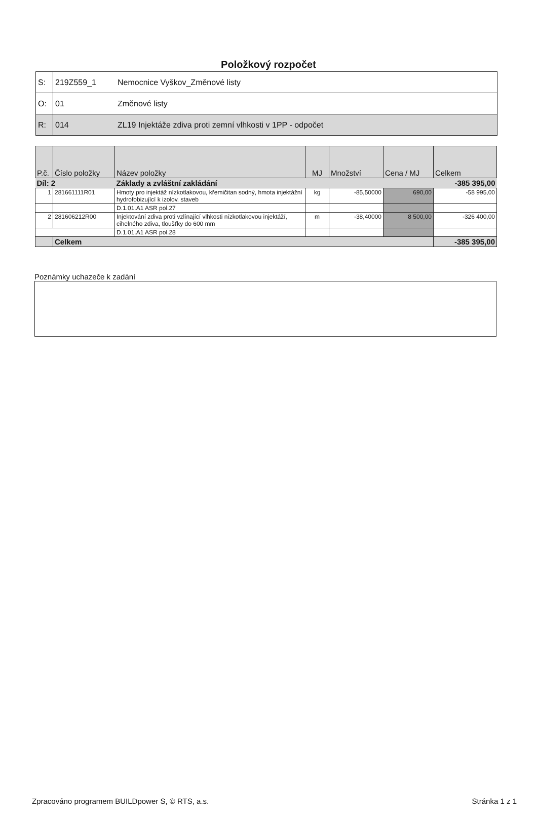Položkový rozpočet
| S: | 219Z559_1 | Nemocnice Vyškov_Změnové listy |
| O: | 01 | Změnové listy |
| R: | 014 | ZL19 Injektáže zdiva proti zemní vlhkosti v 1PP - odpočet |
| P.č. | Číslo položky | Název položky | MJ | Množství | Cena / MJ | Celkem |
| --- | --- | --- | --- | --- | --- | --- |
| Díl: 2 | | Základy a zvláštní zakládání | | | | -385 395,00 |
| 1 | 281661111R01 | Hmoty pro injektáž nízkotlakovou, křemičitan sodný, hmota injektážní hydrofobizující k izolov. staveb | kg | -85,50000 | 690,00 | -58 995,00 |
| | | D.1.01.A1 ASR pol.27 | | | | |
| 2 | 281606212R00 | Injektování zdiva proti vzlínající vlhkosti nízkotlakovou injektáží, cihelného zdiva, tloušťky do 600 mm | m | -38,40000 | 8 500,00 | -326 400,00 |
| | | D.1.01.A1 ASR pol.28 | | | | |
| | Celkem | | | | | -385 395,00 |
Poznámky uchazeče k zadání
Zpracováno programem BUILDpower S, © RTS, a.s. Stránka 1 z 1